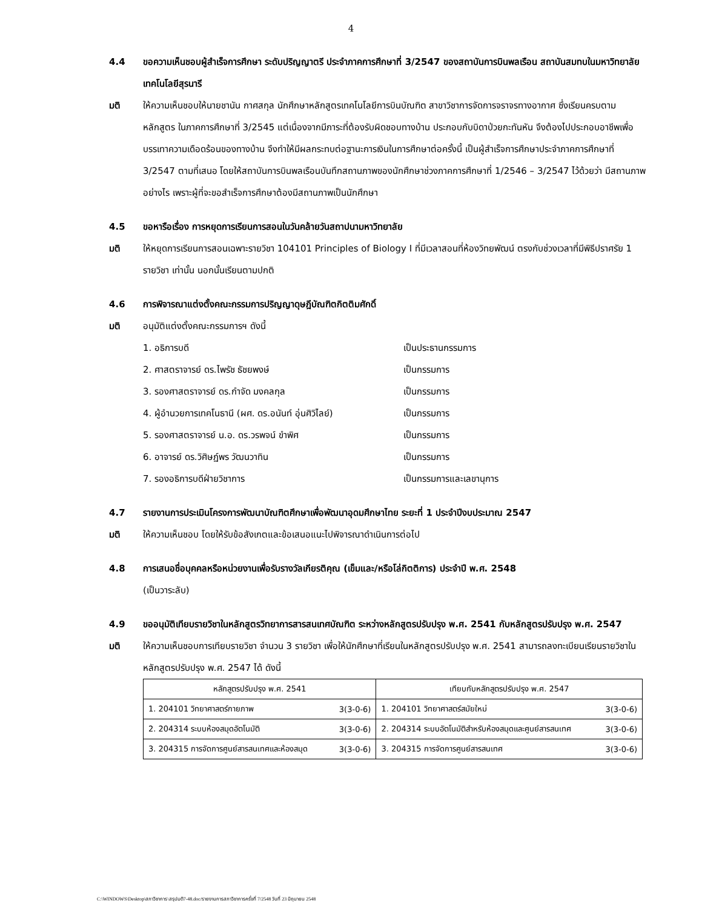4
4.4 ขอความเห็นชอบผู้สำเร็จการศึกษา ระดับปริญญาตรี ประจำภาคการศึกษาที่ 3/2547 ของสถาบันการบินพลเรือน สถาบันสมทบในมหาวิทยาลัยเทคโนโลยีสุรนารี
มติ ให้ความเห็นชอบให้นายชานัน กาศสกุล นักศึกษาหลักสูตรเทคโนโลยีการบินบัณฑิต สาขาวิชาการจัดการจราจรทางอากาศ ซึ่งเรียนครบตามหลักสูตร ในภาคการศึกษาที่ 3/2545 แต่เนื่องจากมีภาระที่ต้องรับผิดชอบทางบ้าน ประกอบกับบิดาป่วยกะทันหัน จึงต้องไปประกอบอาชีพเพื่อบรรเทาความเดือดร้อนของทางบ้าน จึงทำให้มีผลกระทบต่อฐานะการเงินในการศึกษาต่อครั้งนี้ เป็นผู้สำเร็จการศึกษาประจำภาคการศึกษาที่ 3/2547 ตามที่เสนอ โดยให้สถาบันการบินพลเรือนบันทึกสถานภาพของนักศึกษาช่วงภาคการศึกษาที่ 1/2546 – 3/2547 ไว้ด้วยว่า มีสถานภาพอย่างไร เพราะผู้ที่จะขอสำเร็จการศึกษาต้องมีสถานภาพเป็นนักศึกษา
4.5 ขอหารือเรื่อง การหยุดการเรียนการสอนในวันคล้ายวันสถาปนามหาวิทยาลัย
มติ ให้หยุดการเรียนการสอนเฉพาะรายวิชา 104101 Principles of Biology I ที่มีเวลาสอนที่ห้องวิทยพัฒน์ ตรงกับช่วงเวลาที่มีพิธีปราศรัย 1 รายวิชา เท่านั้น นอกนั้นเรียนตามปกติ
4.6 การพิจารณาแต่งตั้งคณะกรรมการปริญญาดุษฎีบัณฑิตกิตติมศักดิ์
มติ อนุมัติแต่งตั้งคณะกรรมการฯ ดังนี้
1. อธิการบดี เป็นประธานกรรมการ
2. ศาสตราจารย์ ดร.ไพรัช ธัชยพงษ์ เป็นกรรมการ
3. รองศาสตราจารย์ ดร.กำจัด มงคลกุล เป็นกรรมการ
4. ผู้อำนวยการเทคโนธานี (ผศ. ดร.อนันท์ อุ่นศิวิไลย์) เป็นกรรมการ
5. รองศาสตราจารย์ น.อ. ดร.วรพจน์ ขำพิศ เป็นกรรมการ
6. อาจารย์ ดร.วิศิษฏ์พร วัฒนวาทิน เป็นกรรมการ
7. รองอธิการบดีฝ่ายวิชาการ เป็นกรรมการและเลขานุการ
4.7 รายงานการประเมินโครงการพัฒนาบัณฑิตศึกษาเพื่อพัฒนาอุดมศึกษาไทย ระยะที่ 1 ประจำปีงบประมาณ 2547
มติ ให้ความเห็นชอบ โดยให้รับข้อสังเกตและข้อเสนอแนะไปพิจารณาดำเนินการต่อไป
4.8 การเสนอชื่อบุคคลหรือหน่วยงานเพื่อรับรางวัลเกียรติคุณ (เข็มและ/หรือโล่กิตติการ) ประจำปี พ.ศ. 2548
(เป็นวาระลับ)
4.9 ขออนุมัติเทียบรายวิชาในหลักสูตรวิทยาการสารสนเทศบัณฑิต ระหว่างหลักสูตรปรับปรุง พ.ศ. 2541 กับหลักสูตรปรับปรุง พ.ศ. 2547
มติ ให้ความเห็นชอบการเทียบรายวิชา จำนวน 3 รายวิชา เพื่อให้นักศึกษาที่เรียนในหลักสูตรปรับปรุง พ.ศ. 2541 สามารถลงทะเบียนเรียนรายวิชาในหลักสูตรปรับปรุง พ.ศ. 2547 ได้ ดังนี้
| หลักสูตรปรับปรุง พ.ศ. 2541 | | เทียบกับหลักสูตรปรับปรุง พ.ศ. 2547 | |
| --- | --- | --- | --- |
| 1. 204101 วิทยาศาสตร์กายภาพ | 3(3-0-6) | 1. 204101 วิทยาศาสตร์สมัยใหม่ | 3(3-0-6) |
| 2. 204314 ระบบห้องสมุดอัตโนมัติ | 3(3-0-6) | 2. 204314 ระบบอัตโนมัติสำหรับห้องสมุดและศูนย์สารสนเทศ | 3(3-0-6) |
| 3. 204315 การจัดการศูนย์สารสนเทศและห้องสมุด | 3(3-0-6) | 3. 204315 การจัดการศูนย์สารสนเทศ | 3(3-0-6) |
C:\WINDOWS\Desktop\สภาวิชาการ\สรุปมติ7-48.doc/รายงานการสภาวิชาการครั้งที่ 7/2548 วันที่ 23 มิถุนายน 2548